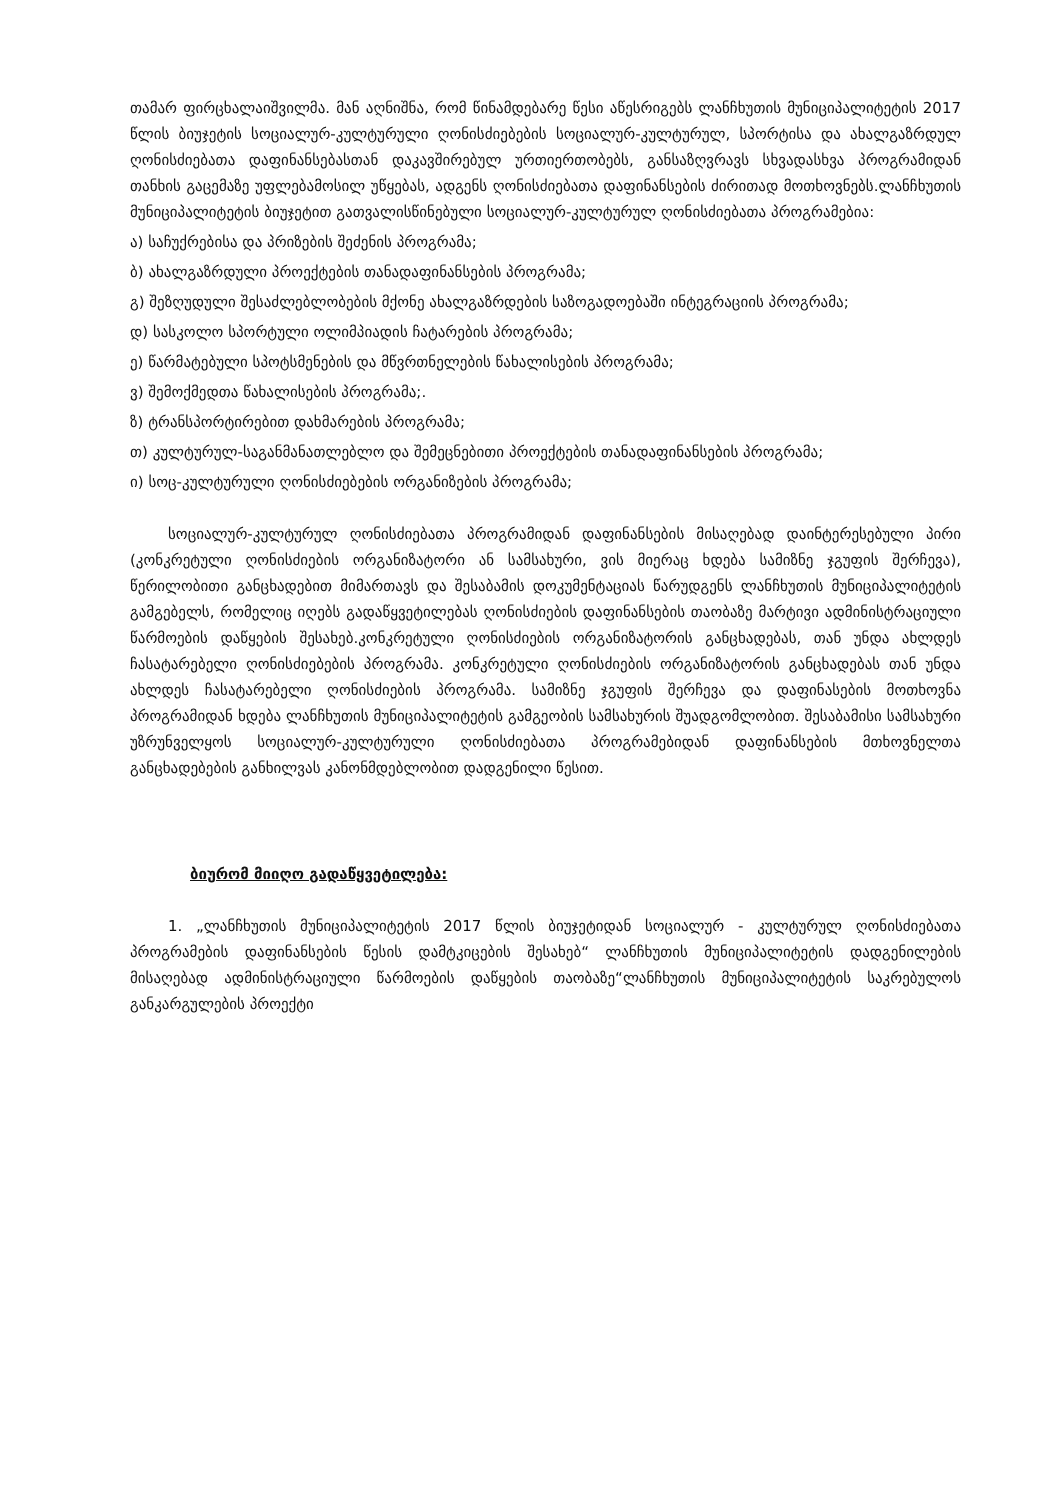თამარ ფირცხალაიშვილმა. მან აღნიშნა, რომ წინამდებარე წესი აწესრიგებს ლანჩხუთის მუნიციპალიტეტის 2017 წლის ბიუჯეტის სოციალურ-კულტურული ღონისძიებების სოციალურ-კულტურულ, სპორტისა და ახალგაზრდულ ღონისძიებათა დაფინანსებასთან დაკავშირებულ ურთიერთობებს, განსაზღვრავს სხვადასხვა პროგრამიდან თანხის გაცემაზე უფლებამოსილ უწყებას, ადგენს ღონისძიებათა დაფინანსების ძირითად მოთხოვნებს.ლანჩხუთის მუნიციპალიტეტის ბიუჯეტით გათვალისწინებული სოციალურ-კულტურულ ღონისძიებათა პროგრამებია:
ა) საჩუქრებისა და პრიზების შეძენის პროგრამა;
ბ) ახალგაზრდული პროექტების თანადაფინანსების პროგრამა;
გ) შეზღუდული შესაძლებლობების მქონე ახალგაზრდების საზოგადოებაში ინტეგრაციის პროგრამა;
დ) სასკოლო სპორტული ოლიმპიადის ჩატარების პროგრამა;
ე) წარმატებული სპოტსმენების და მწვრთნელების წახალისების პროგრამა;
ვ) შემოქმედთა წახალისების პროგრამა;.
ზ) ტრანსპორტირებით დახმარების პროგრამა;
თ) კულტურულ-საგანმანათლებლო და შემეცნებითი პროექტების თანადაფინანსების პროგრამა;
ი) სოც-კულტურული ღონისძიებების ორგანიზების პროგრამა;
სოციალურ-კულტურულ ღონისძიებათა პროგრამიდან დაფინანსების მისაღებად დაინტერესებული პირი (კონკრეტული ღონისძიების ორგანიზატორი ან სამსახური, ვის მიერაც ხდება სამიზნე ჯგუფის შერჩევა), წერილობითი განცხადებით მიმართავს და შესაბამის დოკუმენტაციას წარუდგენს ლანჩხუთის მუნიციპალიტეტის გამგებელს, რომელიც იღებს გადაწყვეტილებას ღონისძიების დაფინანსების თაობაზე მარტივი ადმინისტრაციული წარმოების დაწყების შესახებ.კონკრეტული ღონისძიების ორგანიზატორის განცხადებას, თან უნდა ახლდეს ჩასატარებელი ღონისძიებების პროგრამა. კონკრეტული ღონისძიების ორგანიზატორის განცხადებას თან უნდა ახლდეს ჩასატარებელი ღონისძიების პროგრამა. სამიზნე ჯგუფის შერჩევა და დაფინასების მოთხოვნა პროგრამიდან ხდება ლანჩხუთის მუნიციპალიტეტის გამგეობის სამსახურის შუადგომლობით. შესაბამისი სამსახური უზრუნველყოს სოციალურ-კულტურული ღონისძიებათა პროგრამებიდან დაფინანსების მთხოვნელთა განცხადებების განხილვას კანონმდებლობით დადგენილი წესით.
ბიურომ მიიღო გადაწყვეტილება:
1. „ლანჩხუთის მუნიციპალიტეტის 2017 წლის ბიუჯეტიდან სოციალურ - კულტურულ ღონისძიებათა პროგრამების დაფინანსების წესის დამტკიცების შესახებ“ ლანჩხუთის მუნიციპალიტეტის დადგენილების მისაღებად ადმინისტრაციული წარმოების დაწყების თაობაზე“ლანჩხუთის მუნიციპალიტეტის საკრებულოს განკარგულების პროექტი